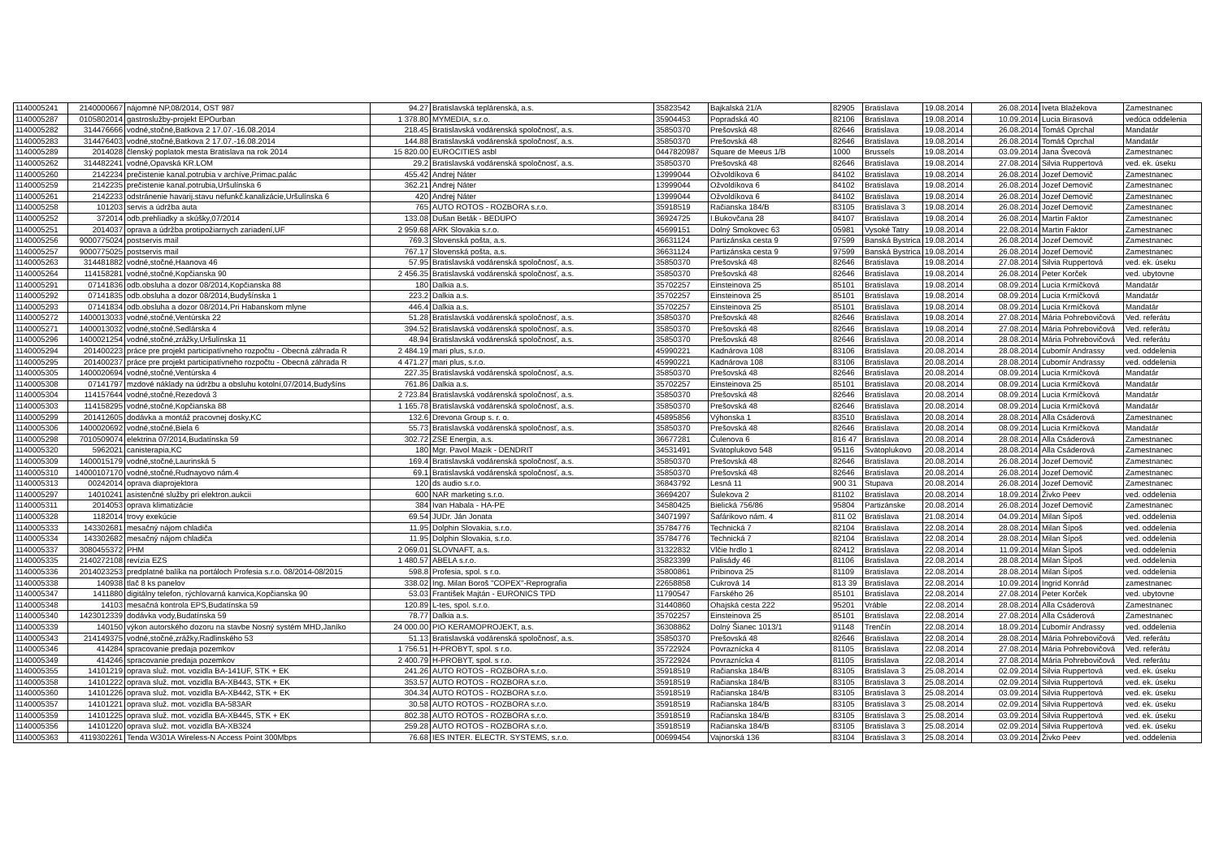| 1140005241 | 2140000667 | nájomné NP,08/2014, OST 987 | 94.27 | Bratislavská teplárenská, a.s. | 35823542 | Bajkalská 21/A | 82905 | Bratislava | 19.08.2014 | 26.08.2014 | Iveta Blažekova | Zamestnanec |
| 1140005287 | 0105802014 | gastroslužby-projekt EPOurban | 1 378.80 | MYMEDIA, s.r.o. | 35904453 | Popradská 40 | 82106 | Bratislava | 19.08.2014 | 10.09.2014 | Lucia Birasová | vedúca oddelenia |
| 1140005282 | 314476666 | vodné,stočné,Batkova 2 17.07.-16.08.2014 | 218.45 | Bratislavská vodárenská spoločnosť, a.s. | 35850370 | Prešovská 48 | 82646 | Bratislava | 19.08.2014 | 26.08.2014 | Tomáš Oprchal | Mandatár |
| 1140005283 | 314476403 | vodné,stočné,Batkova 2 17.07.-16.08.2014 | 144.88 | Bratislavská vodárenská spoločnosť, a.s. | 35850370 | Prešovská 48 | 82646 | Bratislava | 19.08.2014 | 26.08.2014 | Tomáš Oprchal | Mandatár |
| 1140005289 | 2014028 | členský poplatok mesta Bratislava na rok 2014 | 15 820.00 | EUROCITIES asbl | 0447820987 | Square de Meeus 1/B | 1000 | Brussels | 19.08.2014 | 03.09.2014 | Jana Švecová | Zamestnanec |
| 1140005262 | 314482241 | vodné,Opavská KR.LOM | 29.2 | Bratislavská vodárenská spoločnosť, a.s. | 35850370 | Prešovská 48 | 82646 | Bratislava | 19.08.2014 | 27.08.2014 | Silvia Ruppertová | ved. ek. úseku |
| 1140005260 | 2142234 | prečistenie kanal.potrubia v archíve,Primac.palác | 455.42 | Andrej Náter | 13999044 | Ožvoldíkova 6 | 84102 | Bratislava | 19.08.2014 | 26.08.2014 | Jozef Demovič | Zamestnanec |
| 1140005259 | 2142235 | prečistenie kanal.potrubia,Uršulínska 6 | 362.21 | Andrej Náter | 13999044 | Ožvoldíkova 6 | 84102 | Bratislava | 19.08.2014 | 26.08.2014 | Jozef Demovič | Zamestnanec |
| 1140005261 | 2142233 | odstránenie havarij.stavu nefunkč.kanalizácie,Uršulínska 6 | 420 | Andrej Náter | 13999044 | Ožvoldíkova 6 | 84102 | Bratislava | 19.08.2014 | 26.08.2014 | Jozef Demovič | Zamestnanec |
| 1140005258 | 101203 | servis a údržba auta | 765 | AUTO ROTOS - ROZBORA s.r.o. | 35918519 | Račianska 184/B | 83105 | Bratislava 3 | 19.08.2014 | 26.08.2014 | Jozef Demovič | Zamestnanec |
| 1140005252 | 372014 | odb.prehliadky a skúšky,07/2014 | 133.08 | Dušan Beták - BEDUPO | 36924725 | I.Bukovčana 28 | 84107 | Bratislava | 19.08.2014 | 26.08.2014 | Martin Faktor | Zamestnanec |
| 1140005251 | 2014037 | oprava a údržba protipožiarnych zariadení,UF | 2 959.68 | ARK Slovakia s.r.o. | 45699151 | Dolný Smokovec 63 | 05981 | Vysoké Tatry | 19.08.2014 | 22.08.2014 | Martin Faktor | Zamestnanec |
| 1140005256 | 9000775024 | postservis mail | 769.3 | Slovenská pošta, a.s. | 36631124 | Partizánska cesta 9 | 97599 | Banská Bystrica | 19.08.2014 | 26.08.2014 | Jozef Demovič | Zamestnanec |
| 1140005257 | 9000775025 | postservis mail | 767.17 | Slovenská pošta, a.s. | 36631124 | Partizánska cesta 9 | 97599 | Banská Bystrica | 19.08.2014 | 26.08.2014 | Jozef Demovič | Zamestnanec |
| 1140005263 | 314481882 | vodné,stočné,Haanova 46 | 57.95 | Bratislavská vodárenská spoločnosť, a.s. | 35850370 | Prešovská 48 | 82646 | Bratislava | 19.08.2014 | 27.08.2014 | Silvia Ruppertová | ved. ek. úseku |
| 1140005264 | 114158281 | vodné,stočné,Kopčianska 90 | 2 456.35 | Bratislavská vodárenská spoločnosť, a.s. | 35850370 | Prešovská 48 | 82646 | Bratislava | 19.08.2014 | 26.08.2014 | Peter Korček | ved. ubytovne |
| 1140005291 | 07141836 | odb.obsluha a dozor 08/2014,Kopčianska 88 | 180 | Dalkia a.s. | 35702257 | Einsteinova 25 | 85101 | Bratislava | 19.08.2014 | 08.09.2014 | Lucia Krmíčková | Mandatár |
| 1140005292 | 07141835 | odb.obsluha a dozor 08/2014,Budyšínska 1 | 223.2 | Dalkia a.s. | 35702257 | Einsteinova 25 | 85101 | Bratislava | 19.08.2014 | 08.09.2014 | Lucia Krmíčková | Mandatár |
| 1140005293 | 07141834 | odb.obsluha a dozor 08/2014,Pri Habanskom mlyne | 446.4 | Dalkia a.s. | 35702257 | Einsteinova 25 | 85101 | Bratislava | 19.08.2014 | 08.09.2014 | Lucia Krmíčková | Mandatár |
| 1140005272 | 1400013033 | vodné,stočné,Ventúrska 22 | 51.28 | Bratislavská vodárenská spoločnosť, a.s. | 35850370 | Prešovská 48 | 82646 | Bratislava | 19.08.2014 | 27.08.2014 | Mária Pohrebovičová | Ved. referátu |
| 1140005271 | 1400013032 | vodné,stočné,Sedlárska 4 | 394.52 | Bratislavská vodárenská spoločnosť, a.s. | 35850370 | Prešovská 48 | 82646 | Bratislava | 19.08.2014 | 27.08.2014 | Mária Pohrebovičová | Ved. referátu |
| 1140005296 | 1400021254 | vodné,stočné,zrážky,Uršulínska 11 | 48.94 | Bratislavská vodárenská spoločnosť, a.s. | 35850370 | Prešovská 48 | 82646 | Bratislava | 20.08.2014 | 28.08.2014 | Mária Pohrebovičová | Ved. referátu |
| 1140005294 | 201400223 | práce pre projekt participatívneho rozpočtu - Obecná záhrada R | 2 484.19 | mari plus, s.r.o. | 45990221 | Kadnárova 108 | 83106 | Bratislava | 20.08.2014 | 28.08.2014 | Ľubomír Andrassy | ved. oddelenia |
| 1140005295 | 201400237 | práce pre projekt participatívneho rozpočtu - Obecná záhrada R | 4 471.27 | mari plus, s.r.o. | 45990221 | Kadnárova 108 | 83106 | Bratislava | 20.08.2014 | 28.08.2014 | Ľubomír Andrassy | ved. oddelenia |
| 1140005305 | 1400020694 | vodné,stočné,Ventúrska 4 | 227.35 | Bratislavská vodárenská spoločnosť, a.s. | 35850370 | Prešovská 48 | 82646 | Bratislava | 20.08.2014 | 08.09.2014 | Lucia Krmíčková | Mandatár |
| 1140005308 | 07141797 | mzdové náklady na údržbu a obsluhu kotolní,07/2014,Budyšíns | 761.86 | Dalkia a.s. | 35702257 | Einsteinova 25 | 85101 | Bratislava | 20.08.2014 | 08.09.2014 | Lucia Krmíčková | Mandatár |
| 1140005304 | 114157644 | vodné,stočné,Rezedová 3 | 2 723.84 | Bratislavská vodárenská spoločnosť, a.s. | 35850370 | Prešovská 48 | 82646 | Bratislava | 20.08.2014 | 08.09.2014 | Lucia Krmíčková | Mandatár |
| 1140005303 | 114158295 | vodné,stočné,Kopčianska 88 | 1 165.78 | Bratislavská vodárenská spoločnosť, a.s. | 35850370 | Prešovská 48 | 82646 | Bratislava | 20.08.2014 | 08.09.2014 | Lucia Krmíčková | Mandatár |
| 1140005299 | 201412605 | dodávka a montáž pracovnej dosky,KC | 132.6 | Drevona Group s. r. o. | 45895856 | Výhonska 1 | 83510 | Bratislava | 20.08.2014 | 28.08.2014 | Alla Csáderová | Zamestnanec |
| 1140005306 | 1400020692 | vodné,stočné,Biela 6 | 55.73 | Bratislavská vodárenská spoločnosť, a.s. | 35850370 | Prešovská 48 | 82646 | Bratislava | 20.08.2014 | 08.09.2014 | Lucia Krmíčková | Mandatár |
| 1140005298 | 7010509074 | elektrina 07/2014,Budatínska 59 | 302.72 | ZSE Energia, a.s. | 36677281 | Čulenova 6 | 816 47 | Bratislava | 20.08.2014 | 28.08.2014 | Alla Csáderová | Zamestnanec |
| 1140005320 | 5962021 | canisterapia,KC | 180 | Mgr. Pavol Mazik - DENDRIT | 34531491 | Svätoplukovo 548 | 95116 | Svätoplukovo | 20.08.2014 | 28.08.2014 | Alla Csáderová | Zamestnanec |
| 1140005309 | 1400015179 | vodné,stočné,Laurinská 5 | 169.4 | Bratislavská vodárenská spoločnosť, a.s. | 35850370 | Prešovská 48 | 82646 | Bratislava | 20.08.2014 | 26.08.2014 | Jozef Demovič | Zamestnanec |
| 1140005310 | 14000107170 | vodné,stočné,Rudnayovo nám.4 | 69.1 | Bratislavská vodárenská spoločnosť, a.s. | 35850370 | Prešovská 48 | 82646 | Bratislava | 20.08.2014 | 26.08.2014 | Jozef Demovič | Zamestnanec |
| 1140005313 | 00242014 | oprava diaprojektora | 120 | ds audio s.r.o. | 36843792 | Lesná 11 | 900 31 | Stupava | 20.08.2014 | 26.08.2014 | Jozef Demovič | Zamestnanec |
| 1140005297 | 14010241 | asistenčné služby pri elektron.aukcii | 600 | NAR marketing s.r.o. | 36694207 | Šulekova 2 | 81102 | Bratislava | 20.08.2014 | 18.09.2014 | Živko Peev | ved. oddelenia |
| 1140005311 | 2014053 | oprava klimatizácie | 384 | Ivan Habala - HA-PE | 34580425 | Bielická 756/86 | 95804 | Partizánske | 20.08.2014 | 26.08.2014 | Jozef Demovič | Zamestnanec |
| 1140005328 | 1182014 | trovy exekúcie | 69.54 | JUDr. Ján Jonata | 34071997 | Šafárikovo nám. 4 | 811 02 | Bratislava | 21.08.2014 | 04.09.2014 | Milan Šípoš | ved. oddelenia |
| 1140005333 | 143302681 | mesačný nájom chladiča | 11.95 | Dolphin Slovakia, s.r.o. | 35784776 | Technická 7 | 82104 | Bratislava | 22.08.2014 | 28.08.2014 | Milan Šípoš | ved. oddelenia |
| 1140005334 | 143302682 | mesačný nájom chladiča | 11.95 | Dolphin Slovakia, s.r.o. | 35784776 | Technická 7 | 82104 | Bratislava | 22.08.2014 | 28.08.2014 | Milan Šípoš | ved. oddelenia |
| 1140005337 | 3080455372 | PHM | 2 069.01 | SLOVNAFT, a.s. | 31322832 | Vlčie hrdlo 1 | 82412 | Bratislava | 22.08.2014 | 11.09.2014 | Milan Šípoš | ved. oddelenia |
| 1140005335 | 2140272108 | revízia EZS | 1 480.57 | ABELA s.r.o. | 35823399 | Palisády 46 | 81106 | Bratislava | 22.08.2014 | 28.08.2014 | Milan Šípoš | ved. oddelenia |
| 1140005336 | 2014023253 | predplatné balíka na portáloch Profesia s.r.o. 08/2014-08/2015 | 598.8 | Profesia, spol. s r.o. | 35800861 | Pribinova 25 | 81109 | Bratislava | 22.08.2014 | 28.08.2014 | Milan Šípoš | ved. oddelenia |
| 1140005338 | 140938 | tlač 8 ks panelov | 338.02 | Ing. Milan Boroš "COPEX"-Reprografia | 22658858 | Cukrová 14 | 813 39 | Bratislava | 22.08.2014 | 10.09.2014 | Ingrid Konrád | zamestnanec |
| 1140005347 | 1411880 | digitálny telefon, rýchlovarná kanvica,Kopčianska 90 | 53.03 | František Majtán - EURONICS TPD | 11790547 | Farského 26 | 85101 | Bratislava | 22.08.2014 | 27.08.2014 | Peter Korček | ved. ubytovne |
| 1140005348 | 14103 | mesačná kontrola EPS,Budatínska 59 | 120.89 | L-tes, spol. s.r.o. | 31440860 | Ohajská cesta 222 | 95201 | Vráble | 22.08.2014 | 28.08.2014 | Alla Csáderová | Zamestnanec |
| 1140005340 | 1423012339 | dodávka vody,Budatínska 59 | 78.77 | Dalkia a.s. | 35702257 | Einsteinova 25 | 85101 | Bratislava | 22.08.2014 | 27.08.2014 | Alla Csáderová | Zamestnanec |
| 1140005339 | 140150 | výkon autorského dozoru na stavbe Nosný systém MHD,Janíko | 24 000.00 | PIO KERAMOPROJEKT, a.s. | 36308862 | Dolný Šianec 1013/1 | 91148 | Trenčín | 22.08.2014 | 18.09.2014 | Ľubomír Andrassy | ved. oddelenia |
| 1140005343 | 214149375 | vodné,stočné,zrážky,Radlinského 53 | 51.13 | Bratislavská vodárenská spoločnosť, a.s. | 35850370 | Prešovská 48 | 82646 | Bratislava | 22.08.2014 | 28.08.2014 | Mária Pohrebovičová | Ved. referátu |
| 1140005346 | 414284 | spracovanie predaja pozemkov | 1 756.51 | H-PROBYT, spol. s r.o. | 35722924 | Povraznícka 4 | 81105 | Bratislava | 22.08.2014 | 27.08.2014 | Mária Pohrebovičová | Ved. referátu |
| 1140005349 | 414246 | spracovanie predaja pozemkov | 2 400.79 | H-PROBYT, spol. s r.o. | 35722924 | Povraznícka 4 | 81105 | Bratislava | 22.08.2014 | 27.08.2014 | Mária Pohrebovičová | Ved. referátu |
| 1140005355 | 14101219 | oprava služ. mot. vozidla BA-141UF, STK + EK | 241.26 | AUTO ROTOS - ROZBORA s.r.o. | 35918519 | Račianska 184/B | 83105 | Bratislava 3 | 25.08.2014 | 02.09.2014 | Silvia Ruppertová | ved. ek. úseku |
| 1140005358 | 14101222 | oprava služ. mot. vozidla BA-XB443, STK + EK | 353.57 | AUTO ROTOS - ROZBORA s.r.o. | 35918519 | Račianska 184/B | 83105 | Bratislava 3 | 25.08.2014 | 02.09.2014 | Silvia Ruppertová | ved. ek. úseku |
| 1140005360 | 14101226 | oprava služ. mot. vozidla BA-XB442, STK + EK | 304.34 | AUTO ROTOS - ROZBORA s.r.o. | 35918519 | Račianska 184/B | 83105 | Bratislava 3 | 25.08.2014 | 03.09.2014 | Silvia Ruppertová | ved. ek. úseku |
| 1140005357 | 14101221 | oprava služ. mot. vozidla BA-583AR | 30.58 | AUTO ROTOS - ROZBORA s.r.o. | 35918519 | Račianska 184/B | 83105 | Bratislava 3 | 25.08.2014 | 02.09.2014 | Silvia Ruppertová | ved. ek. úseku |
| 1140005359 | 14101225 | oprava služ. mot. vozidla BA-XB445, STK + EK | 802.38 | AUTO ROTOS - ROZBORA s.r.o. | 35918519 | Račianska 184/B | 83105 | Bratislava 3 | 25.08.2014 | 03.09.2014 | Silvia Ruppertová | ved. ek. úseku |
| 1140005356 | 14101220 | oprava služ. mot. vozidla BA-XB324 | 259.28 | AUTO ROTOS - ROZBORA s.r.o. | 35918519 | Račianska 184/B | 83105 | Bratislava 3 | 25.08.2014 | 02.09.2014 | Silvia Ruppertová | ved. ek. úseku |
| 1140005363 | 4119302261 | Tenda W301A Wireless-N Access Point 300Mbps | 76.68 | IES INTER. ELECTR. SYSTEMS, s.r.o. | 00699454 | Vajnorská 136 | 83104 | Bratislava 3 | 25.08.2014 | 03.09.2014 | Živko Peev | ved. oddelenia |